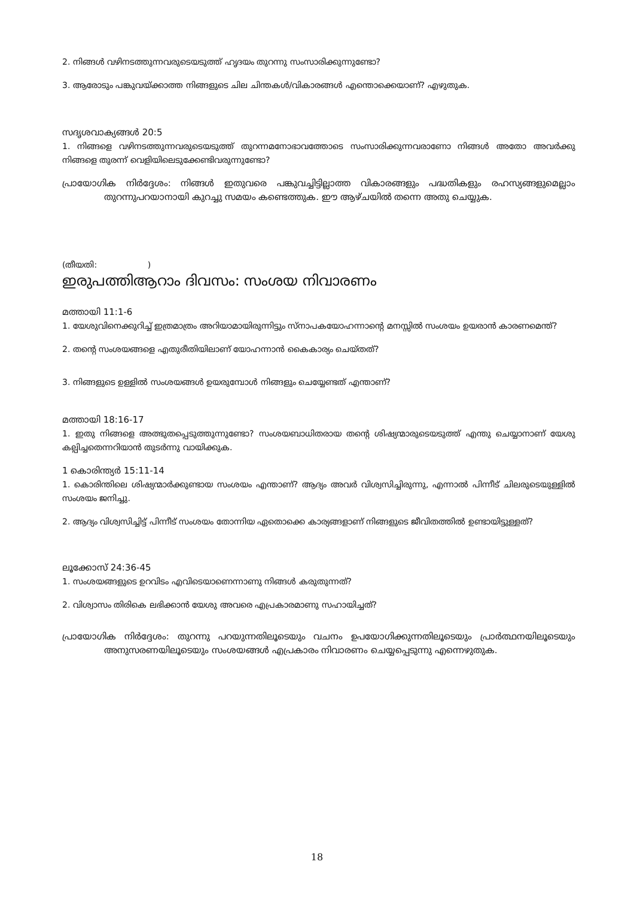2. നിങ്ങൾ വഴിനടത്തുന്നവരുടെയടുത്ത് ഹൃദയം തുറന്നു സംസാരിക്കുന്നുണ്ടോ?
3. ആരോടും പങ്കുവയ്ക്കാത്ത നിങ്ങളുടെ ചില ചിന്തകൾ/വികാരങ്ങൾ എന്തൊക്കെയാണ്? എഴുതുക.
സദൃശവാക്യങ്ങൾ 20:5
1. നിങ്ങളെ വഴിനടത്തുന്നവരുടെയടുത്ത് തുറന്നമനോഭാവത്തോടെ സംസാരിക്കുന്നവരാണോ നിങ്ങൾ അതോ അവർക്കു നിങ്ങളെ തുരന്ന് വെളിയിലെടുക്കേണ്ടിവരുന്നുണ്ടോ?
പ്രായോഗിക നിർദ്ദേശം: നിങ്ങൾ ഇതുവരെ പങ്കുവച്ചിട്ടില്ലാത്ത വികാരങ്ങളും പദ്ധതികളും രഹസ്യങ്ങളുമെല്ലാം തുറന്നുപറയാനായി കുറച്ചു സമയം കണ്ടെത്തുക. ഈ ആഴ്ചയിൽ തന്നെ അതു ചെയ്യുക.
(തീയതി: )
ഇരുപത്തിആറാം ദിവസം: സംശയ നിവാരണം
മത്തായി 11:1-6
1. യേശുവിനെക്കുറിച്ച് ഇത്രമാത്രം അറിയാമായിരുന്നിട്ടും സ്നാപകയോഹന്നാന്റെ മനസ്സിൽ സംശയം ഉയരാൻ കാരണമെന്ത്?
2. തന്റെ സംശയങ്ങളെ എതുരീതിയിലാണ് യോഹന്നാൻ കൈകാര്യം ചെയ്തത്?
3. നിങ്ങളുടെ ഉള്ളിൽ സംശയങ്ങൾ ഉയരുമ്പോൾ നിങ്ങളും ചെയ്യേണ്ടത് എന്താണ്?
മത്തായി 18:16-17
1. ഇതു നിങ്ങളെ അത്ഭുതപ്പെടുത്തുന്നുണ്ടോ? സംശയബാധിതരായ തന്റെ ശിഷ്യന്മാരുടെയടുത്ത് എന്തു ചെയ്യാനാണ് യേശു കല്പിച്ചതെന്നറിയാൻ തുടർന്നു വായിക്കുക.
1 കൊരിന്ത്യർ 15:11-14
1. കൊരിന്തിലെ ശിഷ്യന്മാർക്കുണ്ടായ സംശയം എന്താണ്? ആദ്യം അവർ വിശ്വസിച്ചിരുന്നു, എന്നാൽ പിന്നീട് ചിലരുടെയുള്ളിൽ സംശയം ജനിച്ചു.
2. ആദ്യം വിശ്വസിച്ചിട്ട് പിന്നീട് സംശയം തോന്നിയ ഏതൊക്കെ കാര്യങ്ങളാണ് നിങ്ങളുടെ ജീവിതത്തിൽ ഉണ്ടായിട്ടുള്ളത്?
ലൂക്കോസ് 24:36-45
1. സംശയങ്ങളുടെ ഉറവിടം എവിടെയാണെന്നാണു നിങ്ങൾ കരുതുന്നത്?
2. വിശ്വാസം തിരികെ ലഭിക്കാൻ യേശു അവരെ എപ്രകാരമാണു സഹായിച്ചത്?
പ്രായോഗിക നിർദ്ദേശം: തുറന്നു പറയുന്നതിലൂടെയും വചനം ഉപയോഗിക്കുന്നതിലൂടെയും പ്രാർത്ഥനയിലൂടെയും അനുസരണയിലൂടെയും സംശയങ്ങൾ എപ്രകാരം നിവാരണം ചെയ്യപ്പെടുന്നു എന്നെഴുതുക.
18